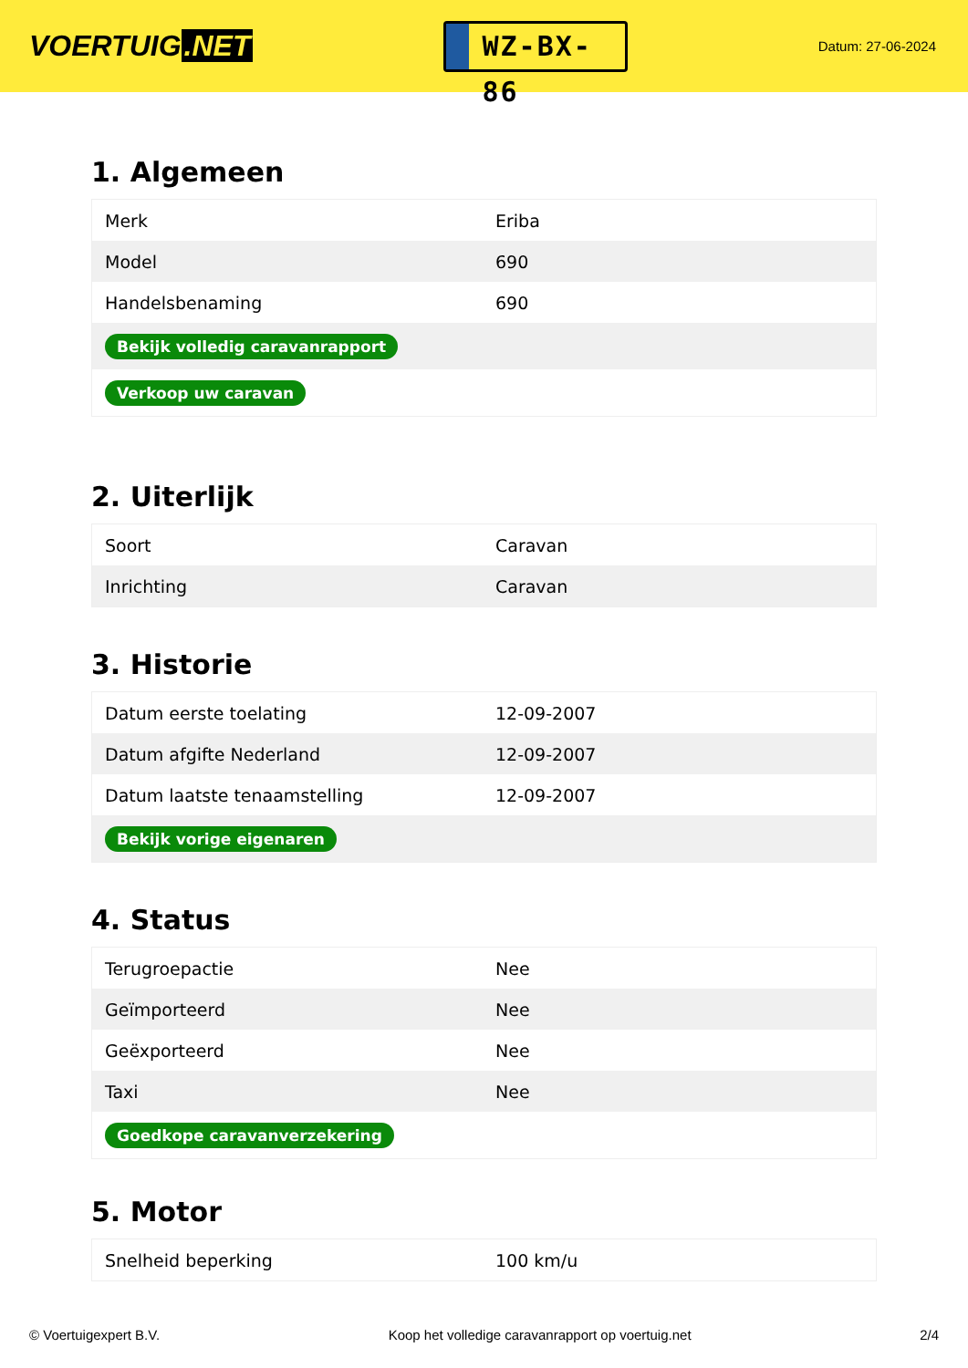VOERTUIG.NET
WZ-BX-86
Datum: 27-06-2024
1. Algemeen
| Merk | Eriba |
| Model | 690 |
| Handelsbenaming | 690 |
| Bekijk volledig caravanrapport | |
| Verkoop uw caravan | |
2. Uiterlijk
| Soort | Caravan |
| Inrichting | Caravan |
3. Historie
| Datum eerste toelating | 12-09-2007 |
| Datum afgifte Nederland | 12-09-2007 |
| Datum laatste tenaamstelling | 12-09-2007 |
| Bekijk vorige eigenaren | |
4. Status
| Terugroepactie | Nee |
| Geïmporteerd | Nee |
| Geëxporteerd | Nee |
| Taxi | Nee |
| Goedkope caravanverzekering | |
5. Motor
| Snelheid beperking | 100 km/u |
© Voertuigexpert B.V. Koop het volledige caravanrapport op voertuig.net 2/4